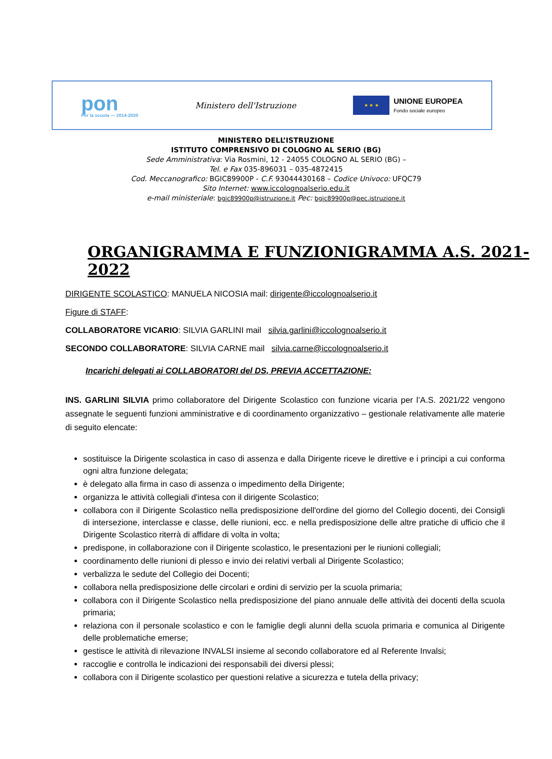pon
Per la scuola — 2014-2020
Ministero dell'Istruzione
★ ★ ★
UNIONE EUROPEA
Fondo sociale europeo
MINISTERO DELL’ISTRUZIONE
ISTITUTO COMPRENSIVO DI COLOGNO AL SERIO (BG)
Sede Amministrativa: Via Rosmini, 12 - 24055 COLOGNO AL SERIO (BG) –
Tel. e Fax 035-896031 – 035-4872415
Cod. Meccanografico: BGIC89900P - C.F. 93044430168 – Codice Univoco: UFQC79
Sito Internet: www.iccolognoalserio.edu.it
e-mail ministeriale: bgic89900p@istruzione.it Pec: bgic89900p@pec.istruzione.it
ORGANIGRAMMA E FUNZIONIGRAMMA A.S. 2021-2022
DIRIGENTE SCOLASTICO: MANUELA NICOSIA mail: dirigente@iccolognoalserio.it
Figure di STAFF:
COLLABORATORE VICARIO: SILVIA GARLINI mail silvia.garlini@iccolognoalserio.it
SECONDO COLLABORATORE: SILVIA CARNE mail silvia.carne@iccolognoalserio.it
Incarichi delegati ai COLLABORATORI del DS, PREVIA ACCETTAZIONE:
INS. GARLINI SILVIA primo collaboratore del Dirigente Scolastico con funzione vicaria per l’A.S. 2021/22 vengono assegnate le seguenti funzioni amministrative e di coordinamento organizzativo – gestionale relativamente alle materie di seguito elencate:
sostituisce la Dirigente scolastica in caso di assenza e dalla Dirigente riceve le direttive e i principi a cui conforma ogni altra funzione delegata;
è delegato alla firma in caso di assenza o impedimento della Dirigente;
organizza le attività collegiali d'intesa con il dirigente Scolastico;
collabora con il Dirigente Scolastico nella predisposizione dell'ordine del giorno del Collegio docenti, dei Consigli di intersezione, interclasse e classe, delle riunioni, ecc. e nella predisposizione delle altre pratiche di ufficio che il Dirigente Scolastico riterrà di affidare di volta in volta;
predispone, in collaborazione con il Dirigente scolastico, le presentazioni per le riunioni collegiali;
coordinamento delle riunioni di plesso e invio dei relativi verbali al Dirigente Scolastico;
verbalizza le sedute del Collegio dei Docenti;
collabora nella predisposizione delle circolari e ordini di servizio per la scuola primaria;
collabora con il Dirigente Scolastico nella predisposizione del piano annuale delle attività dei docenti della scuola primaria;
relaziona con il personale scolastico e con le famiglie degli alunni della scuola primaria e comunica al Dirigente delle problematiche emerse;
gestisce le attività di rilevazione INVALSI insieme al secondo collaboratore ed al Referente Invalsi;
raccoglie e controlla le indicazioni dei responsabili dei diversi plessi;
collabora con il Dirigente scolastico per questioni relative a sicurezza e tutela della privacy;